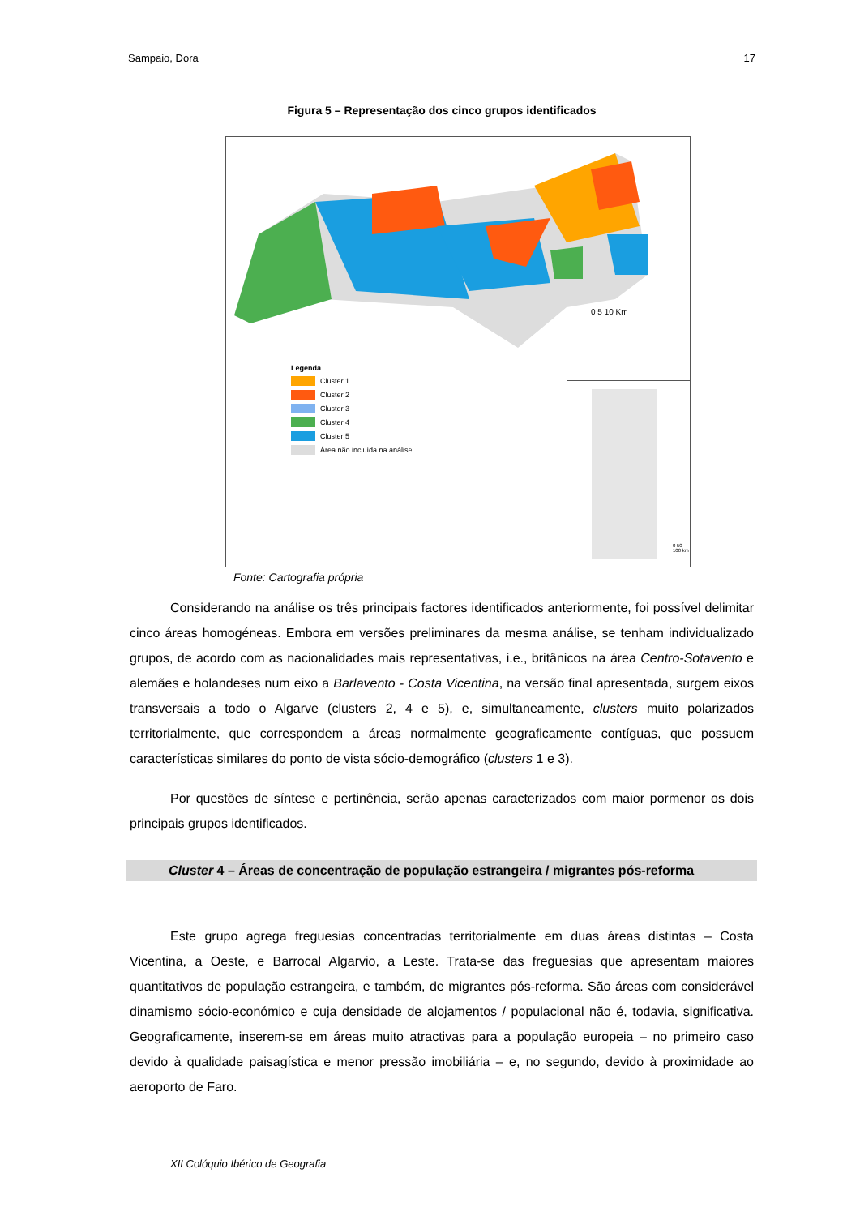Sampaio, Dora 17
Figura 5 – Representação dos cinco grupos identificados
0 5 10 Km
Legenda
Cluster 1
Cluster 2
Cluster 3
Cluster 4
Cluster 5
Área não incluída na análise
0 50 100 km
Fonte: Cartografia própria
Considerando na análise os três principais factores identificados anteriormente, foi possível delimitar cinco áreas homogéneas. Embora em versões preliminares da mesma análise, se tenham individualizado grupos, de acordo com as nacionalidades mais representativas, i.e., britânicos na área Centro-Sotavento e alemães e holandeses num eixo a Barlavento - Costa Vicentina, na versão final apresentada, surgem eixos transversais a todo o Algarve (clusters 2, 4 e 5), e, simultaneamente, clusters muito polarizados territorialmente, que correspondem a áreas normalmente geograficamente contíguas, que possuem características similares do ponto de vista sócio-demográfico (clusters 1 e 3).
Por questões de síntese e pertinência, serão apenas caracterizados com maior pormenor os dois principais grupos identificados.
Cluster 4 – Áreas de concentração de população estrangeira / migrantes pós-reforma
Este grupo agrega freguesias concentradas territorialmente em duas áreas distintas – Costa Vicentina, a Oeste, e Barrocal Algarvio, a Leste. Trata-se das freguesias que apresentam maiores quantitativos de população estrangeira, e também, de migrantes pós-reforma. São áreas com considerável dinamismo sócio-económico e cuja densidade de alojamentos / populacional não é, todavia, significativa. Geograficamente, inserem-se em áreas muito atractivas para a população europeia – no primeiro caso devido à qualidade paisagística e menor pressão imobiliária – e, no segundo, devido à proximidade ao aeroporto de Faro.
XII Colóquio Ibérico de Geografia